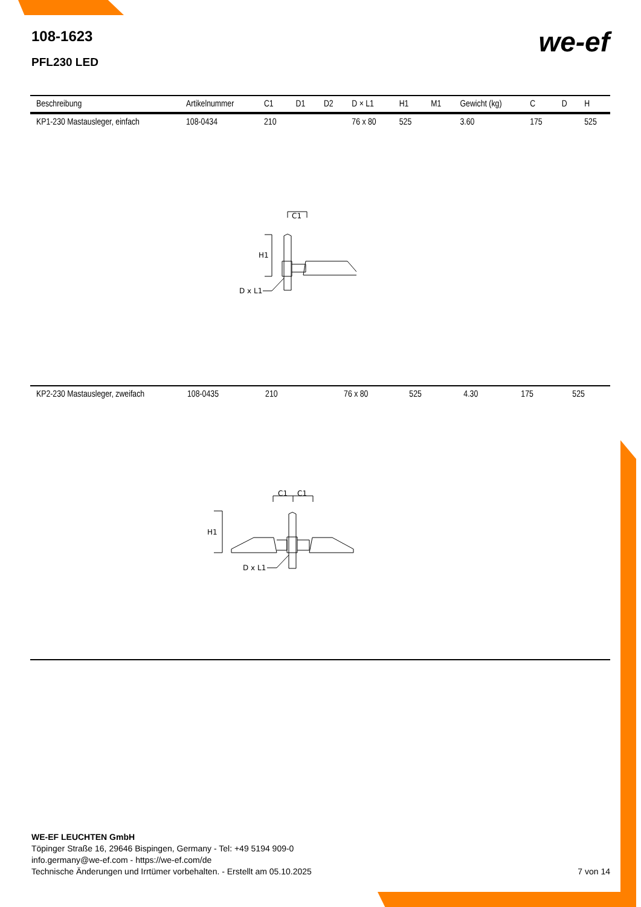108-1623
PFL230 LED
we-ef
| Beschreibung | Artikelnummer | C1 | D1 | D2 | D × L1 | H1 | M1 | Gewicht (kg) | C | D | H |
| --- | --- | --- | --- | --- | --- | --- | --- | --- | --- | --- | --- |
| KP1-230 Mastausleger, einfach | 108-0434 | 210 | | | 76 x 80 | 525 | | 3.60 | 175 | | 525 |
C1
H1
D x L1
| KP2-230 Mastausleger, zweifach | 108-0435 | 210 | 76 x 80 | 525 | 4.30 | 175 | 525 |
C1
C1
H1
D x L1
WE-EF LEUCHTEN GmbH
Töpinger Straße 16, 29646 Bispingen, Germany - Tel: +49 5194 909-0
info.germany@we-ef.com - https://we-ef.com/de
Technische Änderungen und Irrtümer vorbehalten. - Erstellt am 05.10.2025 7 von 14